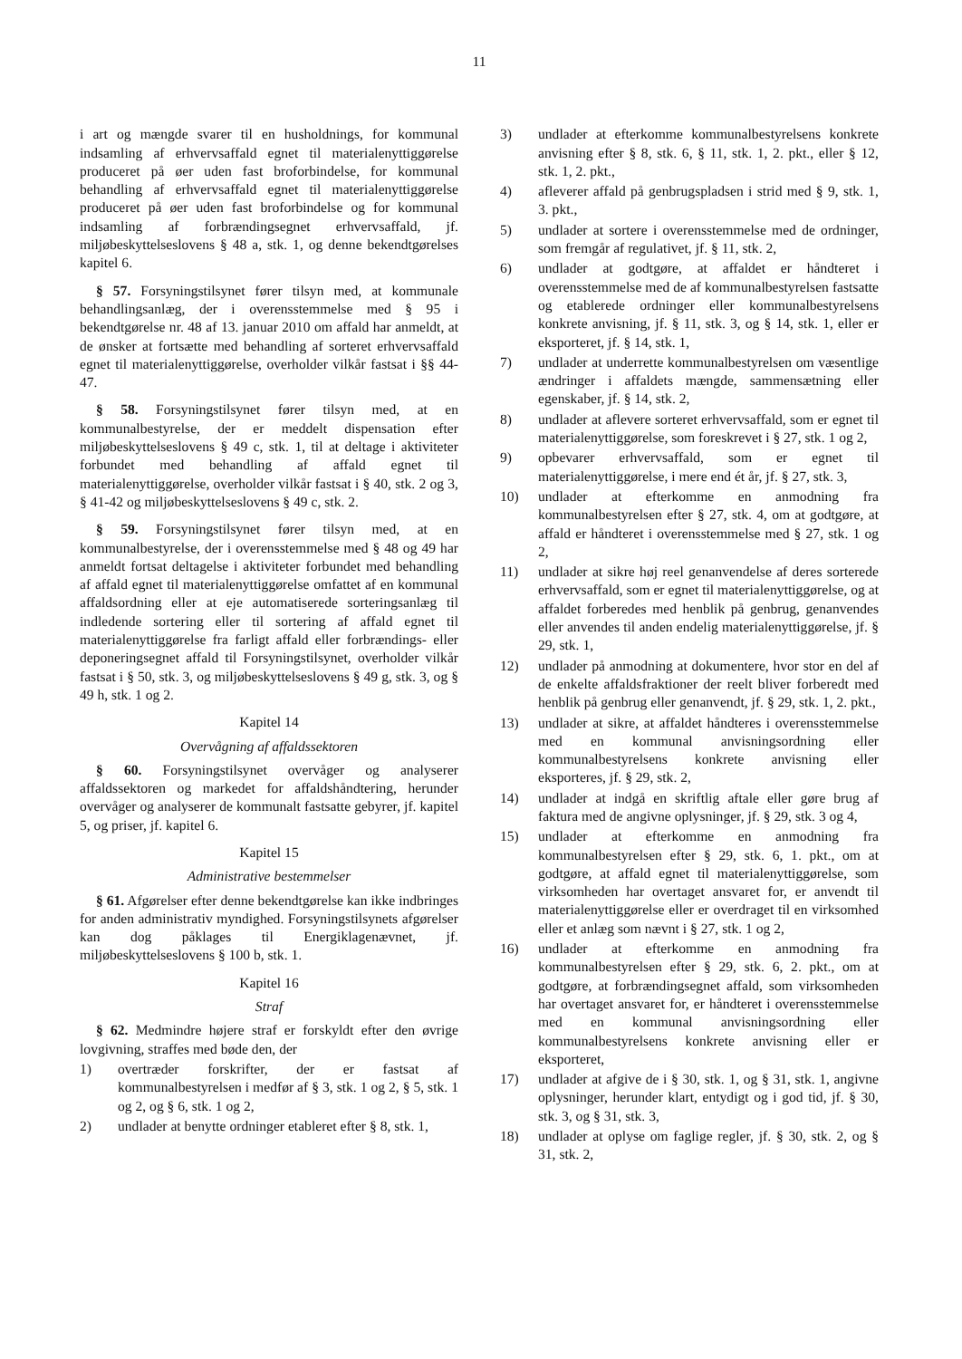11
i art og mængde svarer til en husholdnings, for kommunal indsamling af erhvervsaffald egnet til materialenyttiggørelse produceret på øer uden fast broforbindelse, for kommunal behandling af erhvervsaffald egnet til materialenyttiggørelse produceret på øer uden fast broforbindelse og for kommunal indsamling af forbrændingsegnet erhvervsaffald, jf. miljøbeskyttelseslovens § 48 a, stk. 1, og denne bekendtgørelses kapitel 6.
§ 57. Forsyningstilsynet fører tilsyn med, at kommunale behandlingsanlæg, der i overensstemmelse med § 95 i bekendtgørelse nr. 48 af 13. januar 2010 om affald har anmeldt, at de ønsker at fortsætte med behandling af sorteret erhvervsaffald egnet til materialenyttiggørelse, overholder vilkår fastsat i §§ 44-47.
§ 58. Forsyningstilsynet fører tilsyn med, at en kommunalbestyrelse, der er meddelt dispensation efter miljøbeskyttelseslovens § 49 c, stk. 1, til at deltage i aktiviteter forbundet med behandling af affald egnet til materialenyttiggørelse, overholder vilkår fastsat i § 40, stk. 2 og 3, § 41-42 og miljøbeskyttelseslovens § 49 c, stk. 2.
§ 59. Forsyningstilsynet fører tilsyn med, at en kommunalbestyrelse, der i overensstemmelse med § 48 og 49 har anmeldt fortsat deltagelse i aktiviteter forbundet med behandling af affald egnet til materialenyttiggørelse omfattet af en kommunal affaldsordning eller at eje automatiserede sorteringsanlæg til indledende sortering eller til sortering af affald egnet til materialenyttiggørelse fra farligt affald eller forbrændings- eller deponeringsegnet affald til Forsyningstilsynet, overholder vilkår fastsat i § 50, stk. 3, og miljøbeskyttelseslovens § 49 g, stk. 3, og § 49 h, stk. 1 og 2.
Kapitel 14
Overvågning af affaldssektoren
§ 60. Forsyningstilsynet overvåger og analyserer affaldssektoren og markedet for affaldshåndtering, herunder overvåger og analyserer de kommunalt fastsatte gebyrer, jf. kapitel 5, og priser, jf. kapitel 6.
Kapitel 15
Administrative bestemmelser
§ 61. Afgørelser efter denne bekendtgørelse kan ikke indbringes for anden administrativ myndighed. Forsyningstilsynets afgørelser kan dog påklages til Energiklagenævnet, jf. miljøbeskyttelseslovens § 100 b, stk. 1.
Kapitel 16
Straf
§ 62. Medmindre højere straf er forskyldt efter den øvrige lovgivning, straffes med bøde den, der
1) overtræder forskrifter, der er fastsat af kommunalbestyrelsen i medfør af § 3, stk. 1 og 2, § 5, stk. 1 og 2, og § 6, stk. 1 og 2,
2) undlader at benytte ordninger etableret efter § 8, stk. 1,
3) undlader at efterkomme kommunalbestyrelsens konkrete anvisning efter § 8, stk. 6, § 11, stk. 1, 2. pkt., eller § 12, stk. 1, 2. pkt.,
4) afleverer affald på genbrugspladsen i strid med § 9, stk. 1, 3. pkt.,
5) undlader at sortere i overensstemmelse med de ordninger, som fremgår af regulativet, jf. § 11, stk. 2,
6) undlader at godtgøre, at affaldet er håndteret i overensstemmelse med de af kommunalbestyrelsen fastsatte og etablerede ordninger eller kommunalbestyrelsens konkrete anvisning, jf. § 11, stk. 3, og § 14, stk. 1, eller er eksporteret, jf. § 14, stk. 1,
7) undlader at underrette kommunalbestyrelsen om væsentlige ændringer i affaldets mængde, sammensætning eller egenskaber, jf. § 14, stk. 2,
8) undlader at aflevere sorteret erhvervsaffald, som er egnet til materialenyttiggørelse, som foreskrevet i § 27, stk. 1 og 2,
9) opbevarer erhvervsaffald, som er egnet til materialenyttiggørelse, i mere end ét år, jf. § 27, stk. 3,
10) undlader at efterkomme en anmodning fra kommunalbestyrelsen efter § 27, stk. 4, om at godtgøre, at affald er håndteret i overensstemmelse med § 27, stk. 1 og 2,
11) undlader at sikre høj reel genanvendelse af deres sorterede erhvervsaffald, som er egnet til materialenyttiggørelse, og at affaldet forberedes med henblik på genbrug, genanvendes eller anvendes til anden endelig materialenyttiggørelse, jf. § 29, stk. 1,
12) undlader på anmodning at dokumentere, hvor stor en del af de enkelte affaldsfraktioner der reelt bliver forberedt med henblik på genbrug eller genanvendt, jf. § 29, stk. 1, 2. pkt.,
13) undlader at sikre, at affaldet håndteres i overensstemmelse med en kommunal anvisningsordning eller kommunalbestyrelsens konkrete anvisning eller eksporteres, jf. § 29, stk. 2,
14) undlader at indgå en skriftlig aftale eller gøre brug af faktura med de angivne oplysninger, jf. § 29, stk. 3 og 4,
15) undlader at efterkomme en anmodning fra kommunalbestyrelsen efter § 29, stk. 6, 1. pkt., om at godtgøre, at affald egnet til materialenyttiggørelse, som virksomheden har overtaget ansvaret for, er anvendt til materialenyttiggørelse eller er overdraget til en virksomhed eller et anlæg som nævnt i § 27, stk. 1 og 2,
16) undlader at efterkomme en anmodning fra kommunalbestyrelsen efter § 29, stk. 6, 2. pkt., om at godtgøre, at forbrændingsegnet affald, som virksomheden har overtaget ansvaret for, er håndteret i overensstemmelse med en kommunal anvisningsordning eller kommunalbestyrelsens konkrete anvisning eller er eksporteret,
17) undlader at afgive de i § 30, stk. 1, og § 31, stk. 1, angivne oplysninger, herunder klart, entydigt og i god tid, jf. § 30, stk. 3, og § 31, stk. 3,
18) undlader at oplyse om faglige regler, jf. § 30, stk. 2, og § 31, stk. 2,